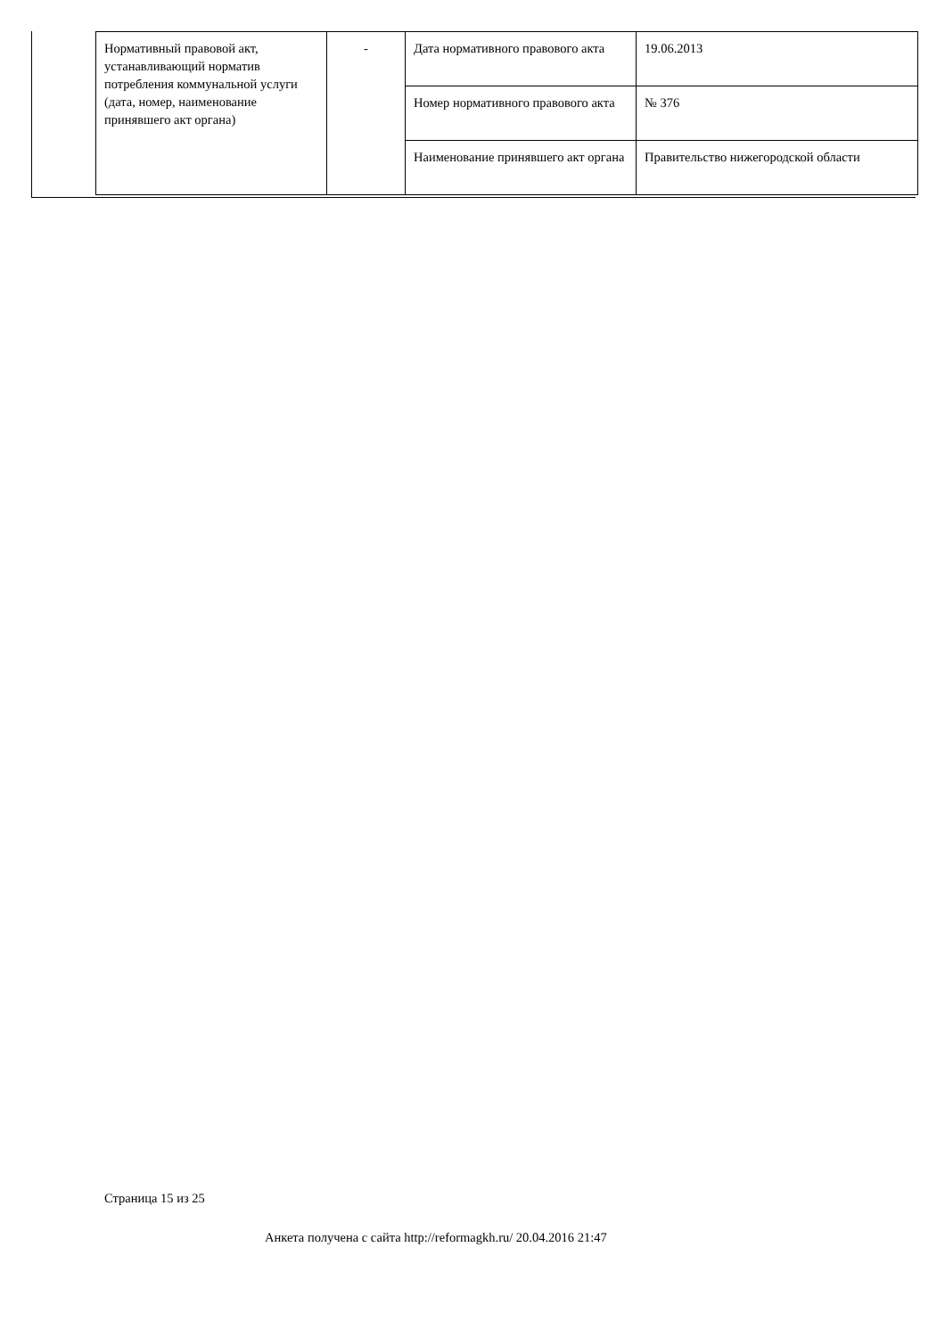| Нормативный правовой акт, устанавливающий норматив потребления коммунальной услуги (дата, номер, наименование принявшего акт органа) | - | Дата нормативного правового акта | 19.06.2013 |
| | | Номер нормативного правового акта | № 376 |
| | | Наименование принявшего акт органа | Правительство нижегородской области |
Страница 15 из 25
Анкета получена с сайта http://reformagkh.ru/ 20.04.2016 21:47